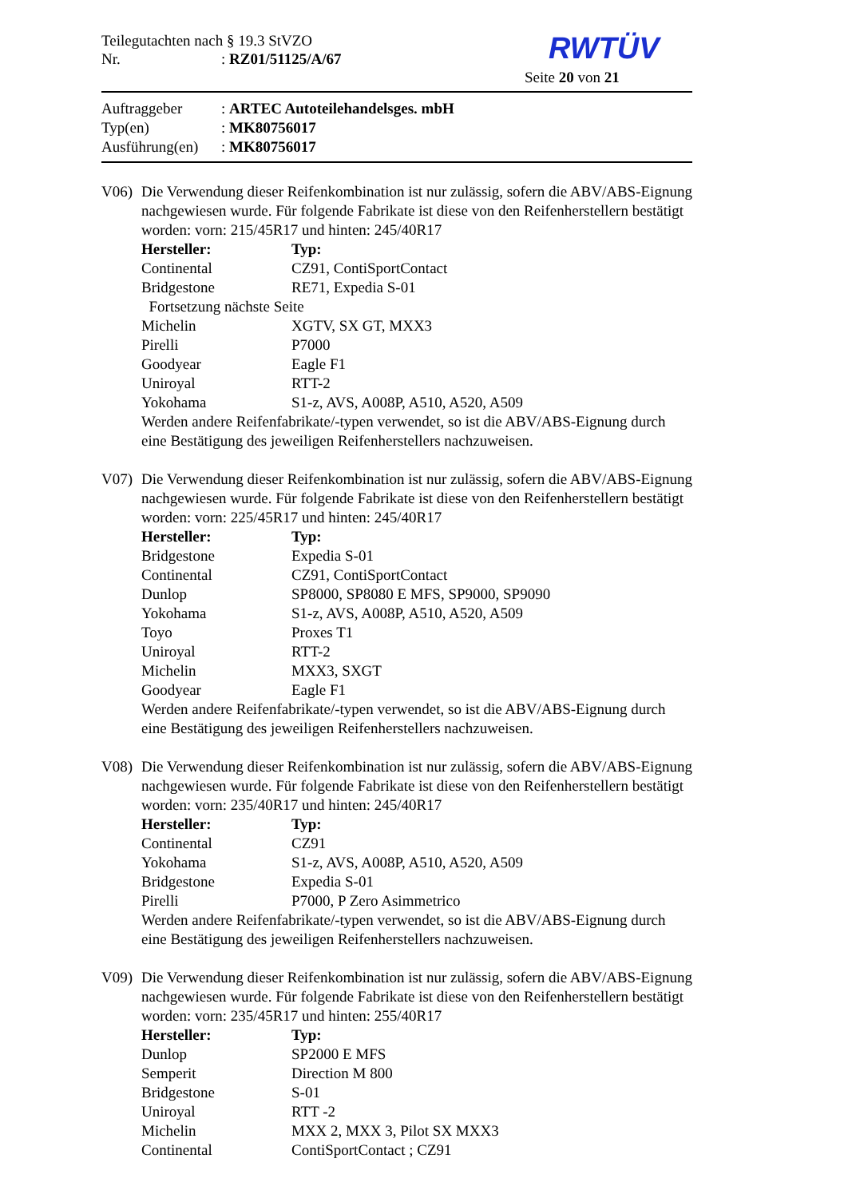Teilegutachten nach § 19.3 StVZO
Nr.: RZ01/51125/A/67
RWTÜV
Seite 20 von 21
Auftraggeber: ARTEC Autoteilehandelsges. mbH
Typ(en): MK80756017
Ausführung(en): MK80756017
V06) Die Verwendung dieser Reifenkombination ist nur zulässig, sofern die ABV/ABS-Eignung nachgewiesen wurde. Für folgende Fabrikate ist diese von den Reifenherstellern bestätigt worden: vorn: 215/45R17 und hinten: 245/40R17
| Hersteller: | Typ: |
| --- | --- |
| Continental | CZ91, ContiSportContact |
| Bridgestone | RE71, Expedia S-01 |
| Fortsetzung nächste Seite | |
| Michelin | XGTV, SX GT, MXX3 |
| Pirelli | P7000 |
| Goodyear | Eagle F1 |
| Uniroyal | RTT-2 |
| Yokohama | S1-z, AVS, A008P, A510, A520, A509 |
Werden andere Reifenfabrikate/-typen verwendet, so ist die ABV/ABS-Eignung durch eine Bestätigung des jeweiligen Reifenherstellers nachzuweisen.
V07) Die Verwendung dieser Reifenkombination ist nur zulässig, sofern die ABV/ABS-Eignung nachgewiesen wurde. Für folgende Fabrikate ist diese von den Reifenherstellern bestätigt worden: vorn: 225/45R17 und hinten: 245/40R17
| Hersteller: | Typ: |
| --- | --- |
| Bridgestone | Expedia S-01 |
| Continental | CZ91, ContiSportContact |
| Dunlop | SP8000, SP8080 E MFS, SP9000, SP9090 |
| Yokohama | S1-z, AVS, A008P, A510, A520, A509 |
| Toyo | Proxes T1 |
| Uniroyal | RTT-2 |
| Michelin | MXX3, SXGT |
| Goodyear | Eagle F1 |
Werden andere Reifenfabrikate/-typen verwendet, so ist die ABV/ABS-Eignung durch eine Bestätigung des jeweiligen Reifenherstellers nachzuweisen.
V08) Die Verwendung dieser Reifenkombination ist nur zulässig, sofern die ABV/ABS-Eignung nachgewiesen wurde. Für folgende Fabrikate ist diese von den Reifenherstellern bestätigt worden: vorn: 235/40R17 und hinten: 245/40R17
| Hersteller: | Typ: |
| --- | --- |
| Continental | CZ91 |
| Yokohama | S1-z, AVS, A008P, A510, A520, A509 |
| Bridgestone | Expedia S-01 |
| Pirelli | P7000, P Zero Asimmetrico |
Werden andere Reifenfabrikate/-typen verwendet, so ist die ABV/ABS-Eignung durch eine Bestätigung des jeweiligen Reifenherstellers nachzuweisen.
V09) Die Verwendung dieser Reifenkombination ist nur zulässig, sofern die ABV/ABS-Eignung nachgewiesen wurde. Für folgende Fabrikate ist diese von den Reifenherstellern bestätigt worden: vorn: 235/45R17 und hinten: 255/40R17
| Hersteller: | Typ: |
| --- | --- |
| Dunlop | SP2000 E MFS |
| Semperit | Direction M 800 |
| Bridgestone | S-01 |
| Uniroyal | RTT -2 |
| Michelin | MXX 2, MXX 3, Pilot SX MXX3 |
| Continental | ContiSportContact ; CZ91 |